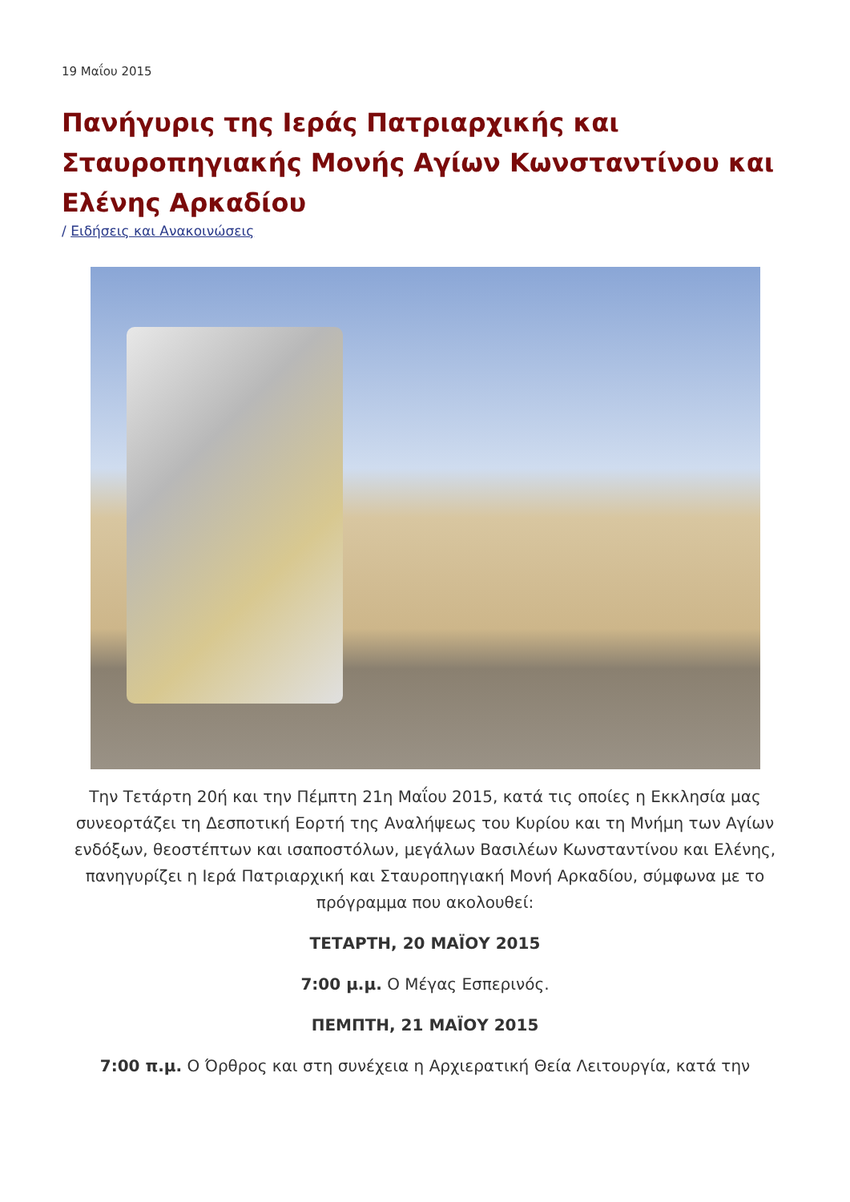19 Μαΐου 2015
Πανήγυρις της Ιεράς Πατριαρχικής και Σταυροπηγιακής Μονής Αγίων Κωνσταντίνου και Ελένης Αρκαδίου
/ Ειδήσεις και Ανακοινώσεις
Την Τετάρτη 20ή και την Πέμπτη 21η Μαΐου 2015, κατά τις οποίες η Εκκλησία μας συνεορτάζει τη Δεσποτική Εορτή της Αναλήψεως του Κυρίου και τη Μνήμη των Αγίων ενδόξων, θεοστέπτων και ισαποστόλων, μεγάλων Βασιλέων Κωνσταντίνου και Ελένης, πανηγυρίζει η Ιερά Πατριαρχική και Σταυροπηγιακή Μονή Αρκαδίου, σύμφωνα με το πρόγραμμα που ακολουθεί:
ΤΕΤΑΡΤΗ, 20 ΜΑΪΟΥ 2015
7:00 μ.μ. Ο Μέγας Εσπερινός.
ΠΕΜΠΤΗ, 21 ΜΑΪΟΥ 2015
7:00 π.μ. Ο Όρθρος και στη συνέχεια η Αρχιερατική Θεία Λειτουργία, κατά την